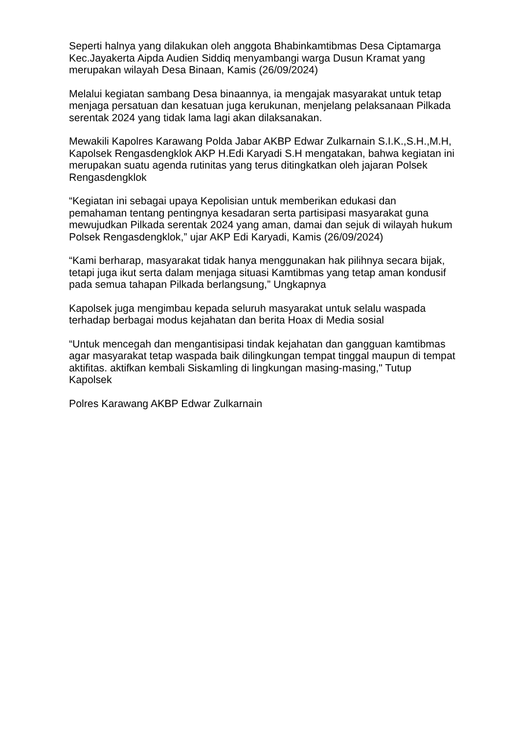Seperti halnya yang dilakukan oleh anggota Bhabinkamtibmas Desa Ciptamarga Kec.Jayakerta Aipda Audien Siddiq menyambangi warga Dusun Kramat yang merupakan wilayah Desa Binaan, Kamis (26/09/2024)
Melalui kegiatan sambang Desa binaannya, ia mengajak masyarakat untuk tetap menjaga persatuan dan kesatuan juga kerukunan, menjelang pelaksanaan Pilkada serentak 2024 yang tidak lama lagi akan dilaksanakan.
Mewakili Kapolres Karawang Polda Jabar AKBP Edwar Zulkarnain S.I.K.,S.H.,M.H, Kapolsek Rengasdengklok AKP H.Edi Karyadi S.H mengatakan, bahwa kegiatan ini merupakan suatu agenda rutinitas yang terus ditingkatkan oleh jajaran Polsek Rengasdengklok
“Kegiatan ini sebagai upaya Kepolisian untuk memberikan edukasi dan pemahaman tentang pentingnya kesadaran serta partisipasi masyarakat guna mewujudkan Pilkada serentak 2024 yang aman, damai dan sejuk di wilayah hukum Polsek Rengasdengklok,” ujar AKP Edi Karyadi, Kamis (26/09/2024)
“Kami berharap, masyarakat tidak hanya menggunakan hak pilihnya secara bijak, tetapi juga ikut serta dalam menjaga situasi Kamtibmas yang tetap aman kondusif pada semua tahapan Pilkada berlangsung,” Ungkapnya
Kapolsek juga mengimbau kepada seluruh masyarakat untuk selalu waspada terhadap berbagai modus kejahatan dan berita Hoax di Media sosial
“Untuk mencegah dan mengantisipasi tindak kejahatan dan gangguan kamtibmas agar masyarakat tetap waspada baik dilingkungan tempat tinggal maupun di tempat aktifitas. aktifkan kembali Siskamling di lingkungan masing-masing," Tutup Kapolsek
Polres Karawang AKBP Edwar Zulkarnain